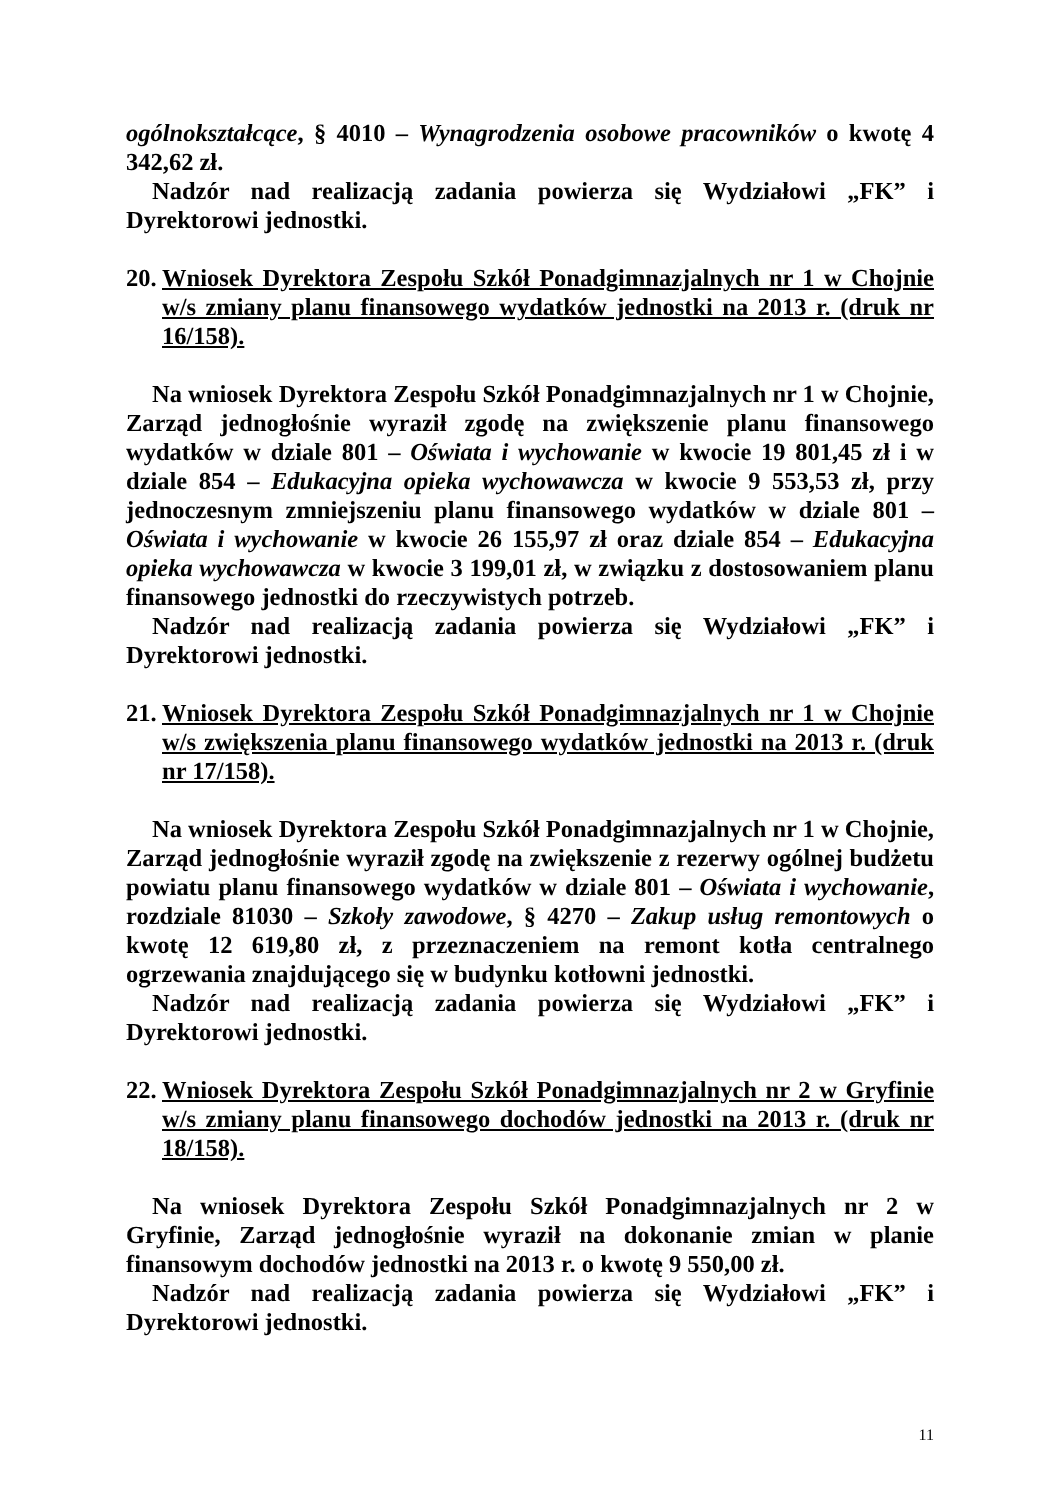ogólnokształcące, § 4010 – Wynagrodzenia osobowe pracowników o kwotę 4 342,62 zł.
Nadzór nad realizacją zadania powierza się Wydziałowi „FK” i Dyrektorowi jednostki.
20. Wniosek Dyrektora Zespołu Szkół Ponadgimnazjalnych nr 1 w Chojnie w/s zmiany planu finansowego wydatków jednostki na 2013 r. (druk nr 16/158).
Na wniosek Dyrektora Zespołu Szkół Ponadgimnazjalnych nr 1 w Chojnie, Zarząd jednogłośnie wyraził zgodę na zwiększenie planu finansowego wydatków w dziale 801 – Oświata i wychowanie w kwocie 19 801,45 zł i w dziale 854 – Edukacyjna opieka wychowawcza w kwocie 9 553,53 zł, przy jednoczesnym zmniejszeniu planu finansowego wydatków w dziale 801 – Oświata i wychowanie w kwocie 26 155,97 zł oraz dziale 854 – Edukacyjna opieka wychowawcza w kwocie 3 199,01 zł, w związku z dostosowaniem planu finansowego jednostki do rzeczywistych potrzeb.
Nadzór nad realizacją zadania powierza się Wydziałowi „FK” i Dyrektorowi jednostki.
21. Wniosek Dyrektora Zespołu Szkół Ponadgimnazjalnych nr 1 w Chojnie w/s zwiększenia planu finansowego wydatków jednostki na 2013 r. (druk nr 17/158).
Na wniosek Dyrektora Zespołu Szkół Ponadgimnazjalnych nr 1 w Chojnie, Zarząd jednogłośnie wyraził zgodę na zwiększenie z rezerwy ogólnej budżetu powiatu planu finansowego wydatków w dziale 801 – Oświata i wychowanie, rozdziale 81030 – Szkoły zawodowe, § 4270 – Zakup usług remontowych o kwotę 12 619,80 zł, z przeznaczeniem na remont kotła centralnego ogrzewania znajdującego się w budynku kotłowni jednostki.
Nadzór nad realizacją zadania powierza się Wydziałowi „FK” i Dyrektorowi jednostki.
22. Wniosek Dyrektora Zespołu Szkół Ponadgimnazjalnych nr 2 w Gryfinie w/s zmiany planu finansowego dochodów jednostki na 2013 r. (druk nr 18/158).
Na wniosek Dyrektora Zespołu Szkół Ponadgimnazjalnych nr 2 w Gryfinie, Zarząd jednogłośnie wyraził na dokonanie zmian w planie finansowym dochodów jednostki na 2013 r. o kwotę 9 550,00 zł.
Nadzór nad realizacją zadania powierza się Wydziałowi „FK” i Dyrektorowi jednostki.
11